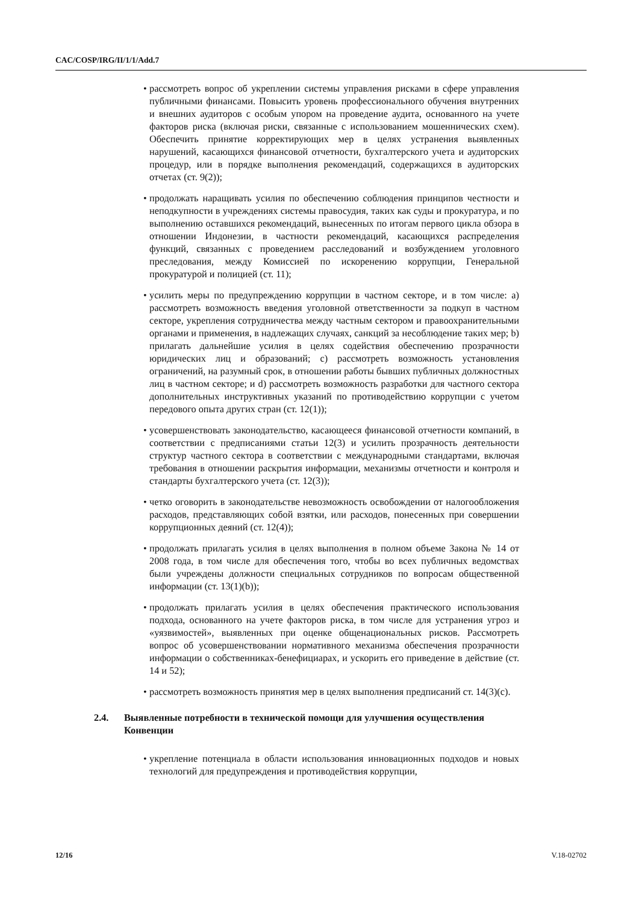CAC/COSP/IRG/II/1/1/Add.7
• рассмотреть вопрос об укреплении системы управления рисками в сфере управления публичными финансами. Повысить уровень профессионального обучения внутренних и внешних аудиторов с особым упором на проведение аудита, основанного на учете факторов риска (включая риски, связанные с использованием мошеннических схем). Обеспечить принятие корректирующих мер в целях устранения выявленных нарушений, касающихся финансовой отчетности, бухгалтерского учета и аудиторских процедур, или в порядке выполнения рекомендаций, содержащихся в аудиторских отчетах (ст. 9(2));
• продолжать наращивать усилия по обеспечению соблюдения принципов честности и неподкупности в учреждениях системы правосудия, таких как суды и прокуратура, и по выполнению оставшихся рекомендаций, вынесенных по итогам первого цикла обзора в отношении Индонезии, в частности рекомендаций, касающихся распределения функций, связанных с проведением расследований и возбуждением уголовного преследования, между Комиссией по искоренению коррупции, Генеральной прокуратурой и полицией (ст. 11);
• усилить меры по предупреждению коррупции в частном секторе, и в том числе: a) рассмотреть возможность введения уголовной ответственности за подкуп в частном секторе, укрепления сотрудничества между частным сектором и правоохранительными органами и применения, в надлежащих случаях, санкций за несоблюдение таких мер; b) прилагать дальнейшие усилия в целях содействия обеспечению прозрачности юридических лиц и образований; c) рассмотреть возможность установления ограничений, на разумный срок, в отношении работы бывших публичных должностных лиц в частном секторе; и d) рассмотреть возможность разработки для частного сектора дополнительных инструктивных указаний по противодействию коррупции с учетом передового опыта других стран (ст. 12(1));
• усовершенствовать законодательство, касающееся финансовой отчетности компаний, в соответствии с предписаниями статьи 12(3) и усилить прозрачность деятельности структур частного сектора в соответствии с международными стандартами, включая требования в отношении раскрытия информации, механизмы отчетности и контроля и стандарты бухгалтерского учета (ст. 12(3));
• четко оговорить в законодательстве невозможность освобождении от налогообложения расходов, представляющих собой взятки, или расходов, понесенных при совершении коррупционных деяний (ст. 12(4));
• продолжать прилагать усилия в целях выполнения в полном объеме Закона № 14 от 2008 года, в том числе для обеспечения того, чтобы во всех публичных ведомствах были учреждены должности специальных сотрудников по вопросам общественной информации (ст. 13(1)(b));
• продолжать прилагать усилия в целях обеспечения практического использования подхода, основанного на учете факторов риска, в том числе для устранения угроз и «уязвимостей», выявленных при оценке общенациональных рисков. Рассмотреть вопрос об усовершенствовании нормативного механизма обеспечения прозрачности информации о собственниках-бенефициарах, и ускорить его приведение в действие (ст. 14 и 52);
• рассмотреть возможность принятия мер в целях выполнения предписаний ст. 14(3)(c).
2.4. Выявленные потребности в технической помощи для улучшения осуществления Конвенции
• укрепление потенциала в области использования инновационных подходов и новых технологий для предупреждения и противодействия коррупции,
12/16 V.18-02702